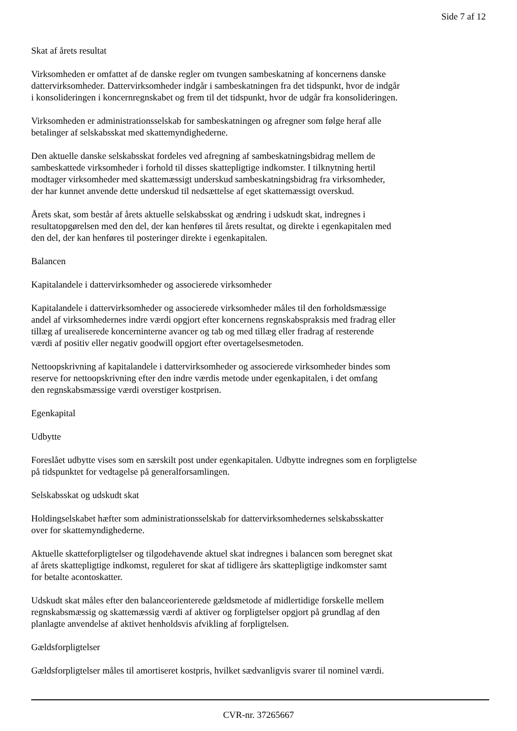Side 7 af 12
Skat af årets resultat
Virksomheden er omfattet af de danske regler om tvungen sambeskatning af koncernens danske
dattervirksomheder. Dattervirksomheder indgår i sambeskatningen fra det tidspunkt, hvor de indgår
i konsolideringen i koncernregnskabet og frem til det tidspunkt, hvor de udgår fra konsolideringen.
Virksomheden er administrationsselskab for sambeskatningen og afregner som følge heraf alle
betalinger af selskabsskat med skattemyndighederne.
Den aktuelle danske selskabsskat fordeles ved afregning af sambeskatningsbidrag mellem de
sambeskattede virksomheder i forhold til disses skattepligtige indkomster. I tilknytning hertil
modtager virksomheder med skattemæssigt underskud sambeskatningsbidrag fra virksomheder,
der har kunnet anvende dette underskud til nedsættelse af eget skattemæssigt overskud.
Årets skat, som består af årets aktuelle selskabsskat og ændring i udskudt skat, indregnes i
resultatopgørelsen med den del, der kan henføres til årets resultat, og direkte i egenkapitalen med
den del, der kan henføres til posteringer direkte i egenkapitalen.
Balancen
Kapitalandele i dattervirksomheder og associerede virksomheder
Kapitalandele i dattervirksomheder og associerede virksomheder måles til den forholdsmæssige
andel af virksomhedernes indre værdi opgjort efter koncernens regnskabspraksis med fradrag eller
tillæg af urealiserede koncerninterne avancer og tab og med tillæg eller fradrag af resterende
værdi af positiv eller negativ goodwill opgjort efter overtagelsesmetoden.
Nettoopskrivning af kapitalandele i dattervirksomheder og associerede virksomheder bindes som
reserve for nettoopskrivning efter den indre værdis metode under egenkapitalen, i det omfang
den regnskabsmæssige værdi overstiger kostprisen.
Egenkapital
Udbytte
Foreslået udbytte vises som en særskilt post under egenkapitalen. Udbytte indregnes som en forpligtelse
på tidspunktet for vedtagelse på generalforsamlingen.
Selskabsskat og udskudt skat
Holdingselskabet hæfter som administrationsselskab for dattervirksomhedernes selskabsskatter
over for skattemyndighederne.
Aktuelle skatteforpligtelser og tilgodehavende aktuel skat indregnes i balancen som beregnet skat
af årets skattepligtige indkomst, reguleret for skat af tidligere års skattepligtige indkomster samt
for betalte acontoskatter.
Udskudt skat måles efter den balanceorienterede gældsmetode af midlertidige forskelle mellem
regnskabsmæssig og skattemæssig værdi af aktiver og forpligtelser opgjort på grundlag af den
planlagte anvendelse af aktivet henholdsvis afvikling af forpligtelsen.
Gældsforpligtelser
Gældsforpligtelser måles til amortiseret kostpris, hvilket sædvanligvis svarer til nominel værdi.
CVR-nr. 37265667